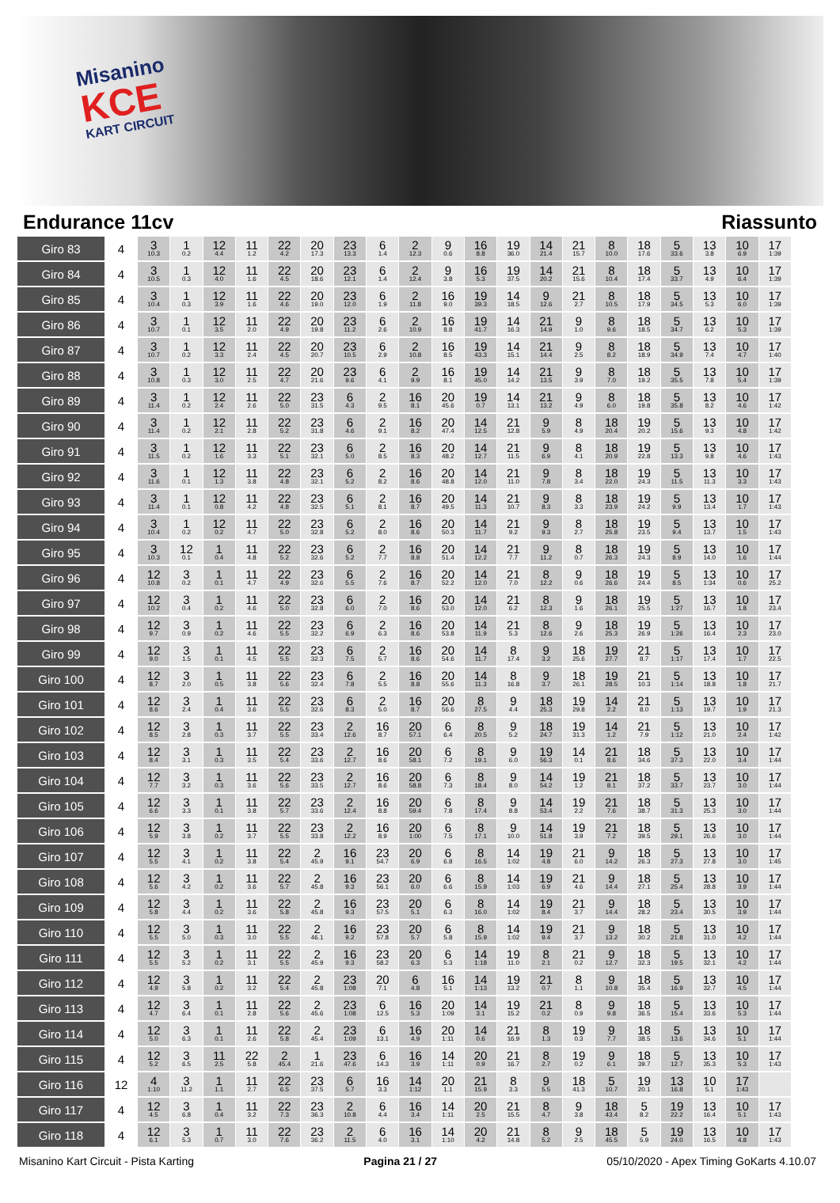Misanino
KCE
KART CIRCUIT
Endurance 11cv Riassunto
| Giro 83 | 4 | 3 10.3 | 1 0.2 | 12 4.4 | 11 1.2 | 22 4.2 | 20 17.3 | 23 13.3 | 6 1.4 | 2 12.3 | 9 0.6 | 16 8.8 | 19 36.0 | 14 21.4 | 21 15.7 | 8 10.0 | 18 17.6 | 5 33.6 | 13 3.8 | 10 6.9 | 17 1:39 |
| Giro 84 | 4 | 3 10.5 | 1 0.3 | 12 4.0 | 11 1.6 | 22 4.5 | 20 18.6 | 23 12.1 | 6 1.4 | 2 12.4 | 9 3.8 | 16 5.3 | 19 37.5 | 14 20.2 | 21 15.6 | 8 10.4 | 18 17.4 | 5 33.7 | 13 4.9 | 10 6.4 | 17 1:39 |
| Giro 85 | 4 | 3 10.4 | 1 0.3 | 12 3.9 | 11 1.6 | 22 4.6 | 20 19.0 | 23 12.0 | 6 1.9 | 2 11.8 | 16 9.0 | 19 39.3 | 14 18.5 | 9 12.6 | 21 2.7 | 8 10.5 | 18 17.9 | 5 34.5 | 13 5.3 | 10 6.0 | 17 1:39 |
| Giro 86 | 4 | 3 10.7 | 1 0.1 | 12 3.5 | 11 2.0 | 22 4.9 | 20 19.8 | 23 11.2 | 6 2.6 | 2 10.9 | 16 8.8 | 19 41.7 | 14 16.3 | 21 14.9 | 9 1.0 | 8 9.6 | 18 18.5 | 5 34.7 | 13 6.2 | 10 5.3 | 17 1:39 |
| Giro 87 | 4 | 3 10.7 | 1 0.2 | 12 3.3 | 11 2.4 | 22 4.5 | 20 20.7 | 23 10.5 | 6 2.9 | 2 10.8 | 16 8.5 | 19 43.3 | 14 15.1 | 21 14.4 | 9 2.5 | 8 8.2 | 18 18.9 | 5 34.9 | 13 7.4 | 10 4.7 | 17 1:40 |
| Giro 88 | 4 | 3 10.8 | 1 0.3 | 12 3.0 | 11 2.5 | 22 4.7 | 20 21.6 | 23 9.6 | 6 4.1 | 2 9.9 | 16 8.1 | 19 45.0 | 14 14.2 | 21 13.5 | 9 3.9 | 8 7.0 | 18 19.2 | 5 35.5 | 13 7.8 | 10 5.4 | 17 1:39 |
| Giro 89 | 4 | 3 11.4 | 1 0.2 | 12 2.4 | 11 2.6 | 22 5.0 | 23 31.5 | 6 4.3 | 2 9.5 | 16 8.1 | 20 45.6 | 19 0.7 | 14 13.1 | 21 13.2 | 9 4.9 | 8 6.0 | 18 19.8 | 5 35.8 | 13 8.2 | 10 4.6 | 17 1:42 |
| Giro 90 | 4 | 3 11.4 | 1 0.2 | 12 2.1 | 11 2.8 | 22 5.2 | 23 31.8 | 6 4.6 | 2 9.1 | 16 8.2 | 20 47.4 | 14 12.5 | 21 12.8 | 9 5.9 | 8 4.9 | 18 20.4 | 19 20.2 | 5 15.6 | 13 9.3 | 10 4.8 | 17 1:42 |
| Giro 91 | 4 | 3 11.5 | 1 0.2 | 12 1.6 | 11 3.3 | 22 5.1 | 23 32.1 | 6 5.0 | 2 8.5 | 16 8.3 | 20 48.2 | 14 12.7 | 21 11.5 | 9 6.9 | 8 4.1 | 18 20.9 | 19 22.8 | 5 13.3 | 13 9.8 | 10 4.6 | 17 1:43 |
| Giro 92 | 4 | 3 11.6 | 1 0.1 | 12 1.3 | 11 3.8 | 22 4.8 | 23 32.1 | 6 5.2 | 2 8.2 | 16 8.6 | 20 48.8 | 14 12.0 | 21 11.0 | 9 7.8 | 8 3.4 | 18 22.0 | 19 24.3 | 5 11.5 | 13 11.3 | 10 3.3 | 17 1:43 |
| Giro 93 | 4 | 3 11.4 | 1 0.1 | 12 0.8 | 11 4.2 | 22 4.8 | 23 32.5 | 6 5.1 | 2 8.1 | 16 8.7 | 20 49.5 | 14 11.3 | 21 10.7 | 9 8.3 | 8 3.3 | 18 23.9 | 19 24.2 | 5 9.9 | 13 13.4 | 10 1.7 | 17 1:43 |
| Giro 94 | 4 | 3 10.4 | 1 0.2 | 12 0.2 | 11 4.7 | 22 5.0 | 23 32.8 | 6 5.2 | 2 8.0 | 16 8.6 | 20 50.3 | 14 11.7 | 21 9.2 | 9 9.3 | 8 2.7 | 18 25.8 | 19 23.5 | 5 9.4 | 13 13.7 | 10 1.5 | 17 1:43 |
| Giro 95 | 4 | 3 10.3 | 12 0.1 | 1 0.4 | 11 4.8 | 22 5.2 | 23 32.6 | 6 5.2 | 2 7.7 | 16 8.8 | 20 51.4 | 14 12.2 | 21 7.7 | 9 11.2 | 8 0.7 | 18 26.3 | 19 24.3 | 5 8.9 | 13 14.0 | 10 1.6 | 17 1:44 |
| Giro 96 | 4 | 12 10.8 | 3 0.2 | 1 0.1 | 11 4.7 | 22 4.9 | 23 32.6 | 6 5.5 | 2 7.6 | 16 8.7 | 20 52.2 | 14 12.0 | 21 7.0 | 8 12.2 | 9 0.6 | 18 26.6 | 19 24.4 | 5 8.5 | 13 1:34 | 10 0.6 | 17 25.2 |
| Giro 97 | 4 | 12 10.2 | 3 0.4 | 1 0.2 | 11 4.6 | 22 5.0 | 23 32.8 | 6 6.0 | 2 7.0 | 16 8.6 | 20 53.0 | 14 12.0 | 21 6.2 | 8 12.3 | 9 1.6 | 18 26.1 | 19 25.5 | 5 1:27 | 13 16.7 | 10 1.8 | 17 23.4 |
| Giro 98 | 4 | 12 9.7 | 3 0.9 | 1 0.2 | 11 4.6 | 22 5.5 | 23 32.2 | 6 6.9 | 2 6.3 | 16 8.6 | 20 53.8 | 14 11.9 | 21 5.3 | 8 12.6 | 9 2.6 | 18 25.3 | 19 26.9 | 5 1:26 | 13 16.4 | 10 2.3 | 17 23.0 |
| Giro 99 | 4 | 12 9.0 | 3 1.5 | 1 0.1 | 11 4.5 | 22 5.5 | 23 32.3 | 6 7.5 | 2 5.7 | 16 8.6 | 20 54.6 | 14 11.7 | 8 17.4 | 9 3.2 | 18 25.6 | 19 27.7 | 21 8.7 | 5 1:17 | 13 17.4 | 10 1.7 | 17 22.5 |
| Giro 100 | 4 | 12 8.7 | 3 2.0 | 1 0.5 | 11 3.8 | 22 5.6 | 23 32.4 | 6 7.8 | 2 5.5 | 16 8.8 | 20 55.6 | 14 11.3 | 8 16.8 | 9 3.7 | 18 26.1 | 19 28.5 | 21 10.3 | 5 1:14 | 13 18.8 | 10 1.8 | 17 21.7 |
| Giro 101 | 4 | 12 8.6 | 3 2.4 | 1 0.4 | 11 3.6 | 22 5.5 | 23 32.6 | 6 8.3 | 2 5.0 | 16 8.7 | 20 56.6 | 8 27.5 | 9 4.4 | 18 25.3 | 19 29.8 | 14 2.2 | 21 8.0 | 5 1:13 | 13 19.7 | 10 1.9 | 17 21.3 |
| Giro 102 | 4 | 12 8.5 | 3 2.8 | 1 0.3 | 11 3.7 | 22 5.5 | 23 33.4 | 2 12.6 | 16 8.7 | 20 57.1 | 6 6.4 | 8 20.5 | 9 5.2 | 18 24.7 | 19 31.3 | 14 1.2 | 21 7.9 | 5 1:12 | 13 21.0 | 10 2.4 | 17 1:42 |
| Giro 103 | 4 | 12 8.4 | 3 3.1 | 1 0.3 | 11 3.5 | 22 5.4 | 23 33.6 | 2 12.7 | 16 8.6 | 20 58.1 | 6 7.2 | 8 19.1 | 9 6.0 | 19 56.3 | 14 0.1 | 21 8.6 | 18 34.6 | 5 37.3 | 13 22.0 | 10 3.4 | 17 1:44 |
| Giro 104 | 4 | 12 7.7 | 3 3.2 | 1 0.3 | 11 3.6 | 22 5.6 | 23 33.5 | 2 12.7 | 16 8.6 | 20 58.8 | 6 7.3 | 8 18.4 | 9 8.0 | 14 54.2 | 19 1.2 | 21 8.1 | 18 37.2 | 5 33.7 | 13 23.7 | 10 3.0 | 17 1:44 |
| Giro 105 | 4 | 12 6.6 | 3 3.3 | 1 0.1 | 11 3.8 | 22 5.7 | 23 33.6 | 2 12.4 | 16 8.8 | 20 59.4 | 6 7.8 | 8 17.4 | 9 8.8 | 14 53.4 | 19 2.2 | 21 7.6 | 18 38.7 | 5 31.3 | 13 25.3 | 10 3.0 | 17 1:44 |
| Giro 106 | 4 | 12 5.9 | 3 3.8 | 1 0.2 | 11 3.7 | 22 5.5 | 23 33.8 | 2 12.2 | 16 8.9 | 20 1:00 | 6 7.5 | 8 17.1 | 9 10.0 | 14 51.8 | 19 3.9 | 21 7.2 | 18 39.5 | 5 29.1 | 13 26.6 | 10 3.0 | 17 1:44 |
| Giro 107 | 4 | 12 5.5 | 3 4.1 | 1 0.2 | 11 3.8 | 22 5.4 | 2 45.9 | 16 9.1 | 23 54.7 | 20 6.9 | 6 6.8 | 8 16.5 | 14 1:02 | 19 4.8 | 21 6.0 | 9 14.2 | 18 26.3 | 5 27.3 | 13 27.8 | 10 3.0 | 17 1:45 |
| Giro 108 | 4 | 12 5.6 | 3 4.2 | 1 0.2 | 11 3.6 | 22 5.7 | 2 45.8 | 16 9.3 | 23 56.1 | 20 6.0 | 6 6.6 | 8 15.9 | 14 1:03 | 19 6.9 | 21 4.6 | 9 14.4 | 18 27.1 | 5 25.4 | 13 28.8 | 10 3.9 | 17 1:44 |
| Giro 109 | 4 | 12 5.8 | 3 4.4 | 1 0.2 | 11 3.6 | 22 5.8 | 2 45.8 | 16 9.3 | 23 57.5 | 20 5.1 | 6 6.3 | 8 16.0 | 14 1:02 | 19 8.4 | 21 3.7 | 9 14.4 | 18 28.2 | 5 23.4 | 13 30.5 | 10 3.9 | 17 1:44 |
| Giro 110 | 4 | 12 5.5 | 3 5.0 | 1 0.3 | 11 3.0 | 22 5.5 | 2 46.1 | 16 9.2 | 23 57.8 | 20 5.7 | 6 5.8 | 8 15.9 | 14 1:02 | 19 9.4 | 21 3.7 | 9 13.2 | 18 30.2 | 5 21.8 | 13 31.0 | 10 4.2 | 17 1:44 |
| Giro 111 | 4 | 12 5.5 | 3 5.2 | 1 0.2 | 11 3.1 | 22 5.5 | 2 45.9 | 16 9.3 | 23 58.2 | 20 6.3 | 6 5.3 | 14 1:18 | 19 11.0 | 8 2.1 | 21 0.2 | 9 12.7 | 18 32.3 | 5 19.5 | 13 32.1 | 10 4.2 | 17 1:44 |
| Giro 112 | 4 | 12 4.9 | 3 5.8 | 1 0.2 | 11 3.2 | 22 5.4 | 2 45.8 | 23 1:08 | 20 7.1 | 6 4.8 | 16 5.1 | 14 1:13 | 19 13.2 | 21 0.7 | 8 1.1 | 9 10.8 | 18 35.4 | 5 16.9 | 13 32.7 | 10 4.5 | 17 1:44 |
| Giro 113 | 4 | 12 4.7 | 3 6.4 | 1 0.1 | 11 2.8 | 22 5.6 | 2 45.6 | 23 1:08 | 6 12.5 | 16 5.3 | 20 1:09 | 14 3.1 | 19 15.2 | 21 0.2 | 8 0.9 | 9 9.8 | 18 36.5 | 5 15.4 | 13 33.6 | 10 5.3 | 17 1:44 |
| Giro 114 | 4 | 12 5.0 | 3 6.3 | 1 0.1 | 11 2.6 | 22 5.8 | 2 45.4 | 23 1:09 | 6 13.1 | 16 4.9 | 20 1:11 | 14 0.6 | 21 16.9 | 8 1.3 | 19 0.3 | 9 7.7 | 18 38.5 | 5 13.6 | 13 34.6 | 10 5.1 | 17 1:44 |
| Giro 115 | 4 | 12 5.2 | 3 6.5 | 11 2.5 | 22 5.8 | 2 45.4 | 1 21.6 | 23 47.6 | 6 14.3 | 16 3.9 | 14 1:11 | 20 0.9 | 21 16.7 | 8 2.7 | 19 0.2 | 9 6.1 | 18 39.7 | 5 12.7 | 13 35.3 | 10 5.3 | 17 1:43 |
| Giro 116 | 12 | 4 1:10 | 3 11.2 | 1 1.1 | 11 2.7 | 22 6.5 | 23 37.5 | 6 5.7 | 16 3.3 | 14 1:12 | 20 1.1 | 21 15.9 | 8 3.3 | 9 5.5 | 18 41.3 | 5 10.7 | 19 20.1 | 13 16.8 | 10 5.1 | 17 1:43 | |
| Giro 117 | 4 | 12 4.5 | 3 6.8 | 1 0.4 | 11 3.2 | 22 7.3 | 23 36.3 | 2 10.8 | 6 4.4 | 16 3.4 | 14 1:11 | 20 2.5 | 21 15.5 | 8 4.7 | 9 3.8 | 18 43.4 | 5 8.2 | 19 22.2 | 13 16.4 | 10 5.1 | 17 1:43 |
| Giro 118 | 4 | 12 6.1 | 3 5.3 | 1 0.7 | 11 3.0 | 22 7.6 | 23 36.2 | 2 11.5 | 6 4.0 | 16 3.1 | 14 1:10 | 20 4.2 | 21 14.8 | 8 5.2 | 9 2.5 | 18 45.5 | 5 5.9 | 19 24.0 | 13 16.5 | 10 4.8 | 17 1:43 |
Misanino Kart Circuit - Pista Karting Pagina 21 / 27 05/10/2020 - Apex Timing GoKarts 4.10.07